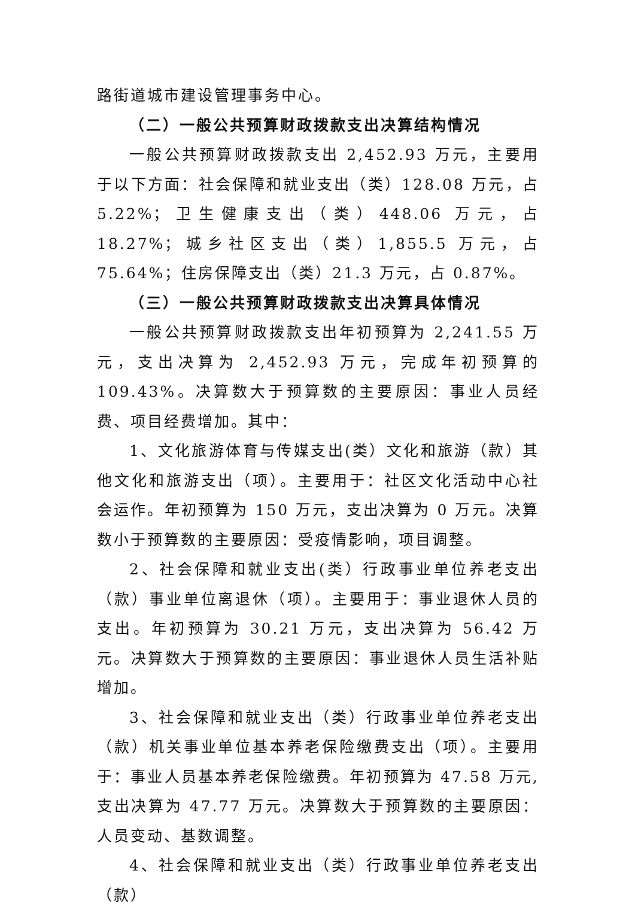路街道城市建设管理事务中心。
（二）一般公共预算财政拨款支出决算结构情况
一般公共预算财政拨款支出 2,452.93 万元，主要用于以下方面：社会保障和就业支出（类）128.08 万元，占 5.22%；卫生健康支出（类）448.06 万元，占 18.27%；城乡社区支出（类）1,855.5 万元，占 75.64%；住房保障支出（类）21.3 万元，占 0.87%。
（三）一般公共预算财政拨款支出决算具体情况
一般公共预算财政拨款支出年初预算为 2,241.55 万元，支出决算为 2,452.93 万元，完成年初预算的 109.43%。决算数大于预算数的主要原因：事业人员经费、项目经费增加。其中：
1、文化旅游体育与传媒支出(类）文化和旅游（款）其他文化和旅游支出（项）。主要用于：社区文化活动中心社会运作。年初预算为 150 万元，支出决算为 0 万元。决算数小于预算数的主要原因：受疫情影响，项目调整。
2、社会保障和就业支出(类）行政事业单位养老支出（款）事业单位离退休（项）。主要用于：事业退休人员的支出。年初预算为 30.21 万元，支出决算为 56.42 万元。决算数大于预算数的主要原因：事业退休人员生活补贴增加。
3、社会保障和就业支出（类）行政事业单位养老支出（款）机关事业单位基本养老保险缴费支出（项）。主要用于：事业人员基本养老保险缴费。年初预算为 47.58 万元,支出决算为 47.77 万元。决算数大于预算数的主要原因：人员变动、基数调整。
4、社会保障和就业支出（类）行政事业单位养老支出（款）